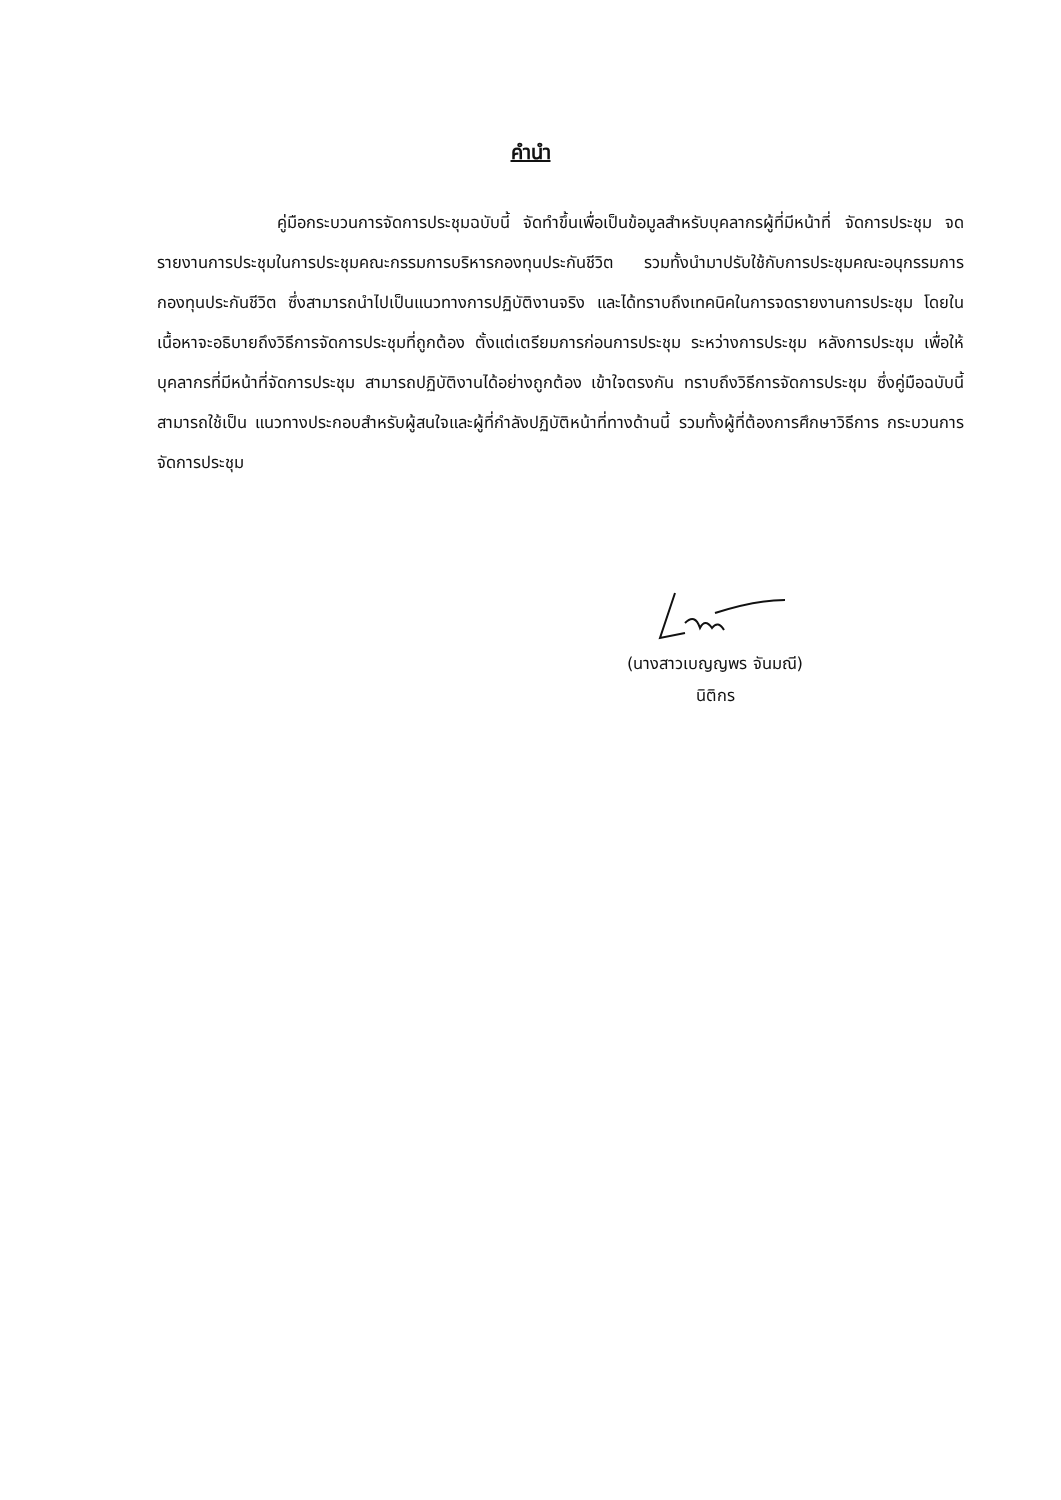คำนำ
คู่มือกระบวนการจัดการประชุมฉบับนี้ จัดทำขึ้นเพื่อเป็นข้อมูลสำหรับบุคลากรผู้ที่มีหน้าที่ จัดการประชุม จดรายงานการประชุมในการประชุมคณะกรรมการบริหารกองทุนประกันชีวิต รวมทั้งนำมาปรับใช้กับการประชุมคณะอนุกรรมการกองทุนประกันชีวิต ซึ่งสามารถนำไปเป็นแนวทางการปฏิบัติงานจริง และได้ทราบถึงเทคนิคในการจดรายงานการประชุม โดยในเนื้อหาจะอธิบายถึงวิธีการจัดการประชุมที่ถูกต้อง ตั้งแต่เตรียมการก่อนการประชุม ระหว่างการประชุม หลังการประชุม เพื่อให้บุคลากรที่มีหน้าที่จัดการประชุม สามารถปฏิบัติงานได้อย่างถูกต้อง เข้าใจตรงกัน ทราบถึงวิธีการจัดการประชุม ซึ่งคู่มือฉบับนี้สามารถใช้เป็น แนวทางประกอบสำหรับผู้สนใจและผู้ที่กำลังปฏิบัติหน้าที่ทางด้านนี้ รวมทั้งผู้ที่ต้องการศึกษาวิธีการ กระบวนการจัดการประชุม
(นางสาวเบญญพร จันมณี)
นิติกร